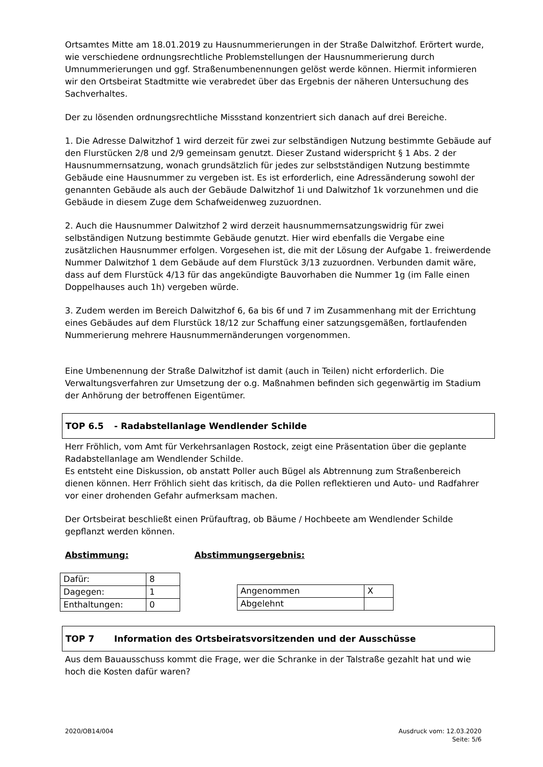Ortsamtes Mitte am 18.01.2019 zu Hausnummerierungen in der Straße Dalwitzhof. Erörtert wurde, wie verschiedene ordnungsrechtliche Problemstellungen der Hausnummerierung durch Umnummerierungen und ggf. Straßenumbenennungen gelöst werde können. Hiermit informieren wir den Ortsbeirat Stadtmitte wie verabredet über das Ergebnis der näheren Untersuchung des Sachverhaltes.
Der zu lösenden ordnungsrechtliche Missstand konzentriert sich danach auf drei Bereiche.
1. Die Adresse Dalwitzhof 1 wird derzeit für zwei zur selbständigen Nutzung bestimmte Gebäude auf den Flurstücken 2/8 und 2/9 gemeinsam genutzt. Dieser Zustand widerspricht § 1 Abs. 2 der Hausnummernsatzung, wonach grundsätzlich für jedes zur selbstständigen Nutzung bestimmte Gebäude eine Hausnummer zu vergeben ist. Es ist erforderlich, eine Adressänderung sowohl der genannten Gebäude als auch der Gebäude Dalwitzhof 1i und Dalwitzhof 1k vorzunehmen und die Gebäude in diesem Zuge dem Schafweidenweg zuzuordnen.
2. Auch die Hausnummer Dalwitzhof 2 wird derzeit hausnummernsatzungswidrig für zwei selbständigen Nutzung bestimmte Gebäude genutzt. Hier wird ebenfalls die Vergabe eine zusätzlichen Hausnummer erfolgen. Vorgesehen ist, die mit der Lösung der Aufgabe 1. freiwerdende Nummer Dalwitzhof 1 dem Gebäude auf dem Flurstück 3/13 zuzuordnen. Verbunden damit wäre, dass auf dem Flurstück 4/13 für das angekündigte Bauvorhaben die Nummer 1g (im Falle einen Doppelhauses auch 1h) vergeben würde.
3. Zudem werden im Bereich Dalwitzhof 6, 6a bis 6f und 7 im Zusammenhang mit der Errichtung eines Gebäudes auf dem Flurstück 18/12 zur Schaffung einer satzungsgemäßen, fortlaufenden Nummerierung mehrere Hausnummernänderungen vorgenommen.
Eine Umbenennung der Straße Dalwitzhof ist damit (auch in Teilen) nicht erforderlich. Die Verwaltungsverfahren zur Umsetzung der o.g. Maßnahmen befinden sich gegenwärtig im Stadium der Anhörung der betroffenen Eigentümer.
TOP 6.5 - Radabstellanlage Wendlender Schilde
Herr Fröhlich, vom Amt für Verkehrsanlagen Rostock, zeigt eine Präsentation über die geplante Radabstellanlage am Wendlender Schilde.
Es entsteht eine Diskussion, ob anstatt Poller auch Bügel als Abtrennung zum Straßenbereich dienen können. Herr Fröhlich sieht das kritisch, da die Pollen reflektieren und Auto- und Radfahrer vor einer drohenden Gefahr aufmerksam machen.
Der Ortsbeirat beschließt einen Prüfauftrag, ob Bäume / Hochbeete am Wendlender Schilde gepflanzt werden können.
Abstimmung: Abstimmungsergebnis:
| Dafür: | 8 |
| Dagegen: | 1 |
| Enthaltungen: | 0 |
| Angenommen | X |
| Abgelehnt | |
TOP 7 Information des Ortsbeiratsvorsitzenden und der Ausschüsse
Aus dem Bauausschuss kommt die Frage, wer die Schranke in der Talstraße gezahlt hat und wie hoch die Kosten dafür waren?
2020/OB14/004 Ausdruck vom: 12.03.2020
Seite: 5/6